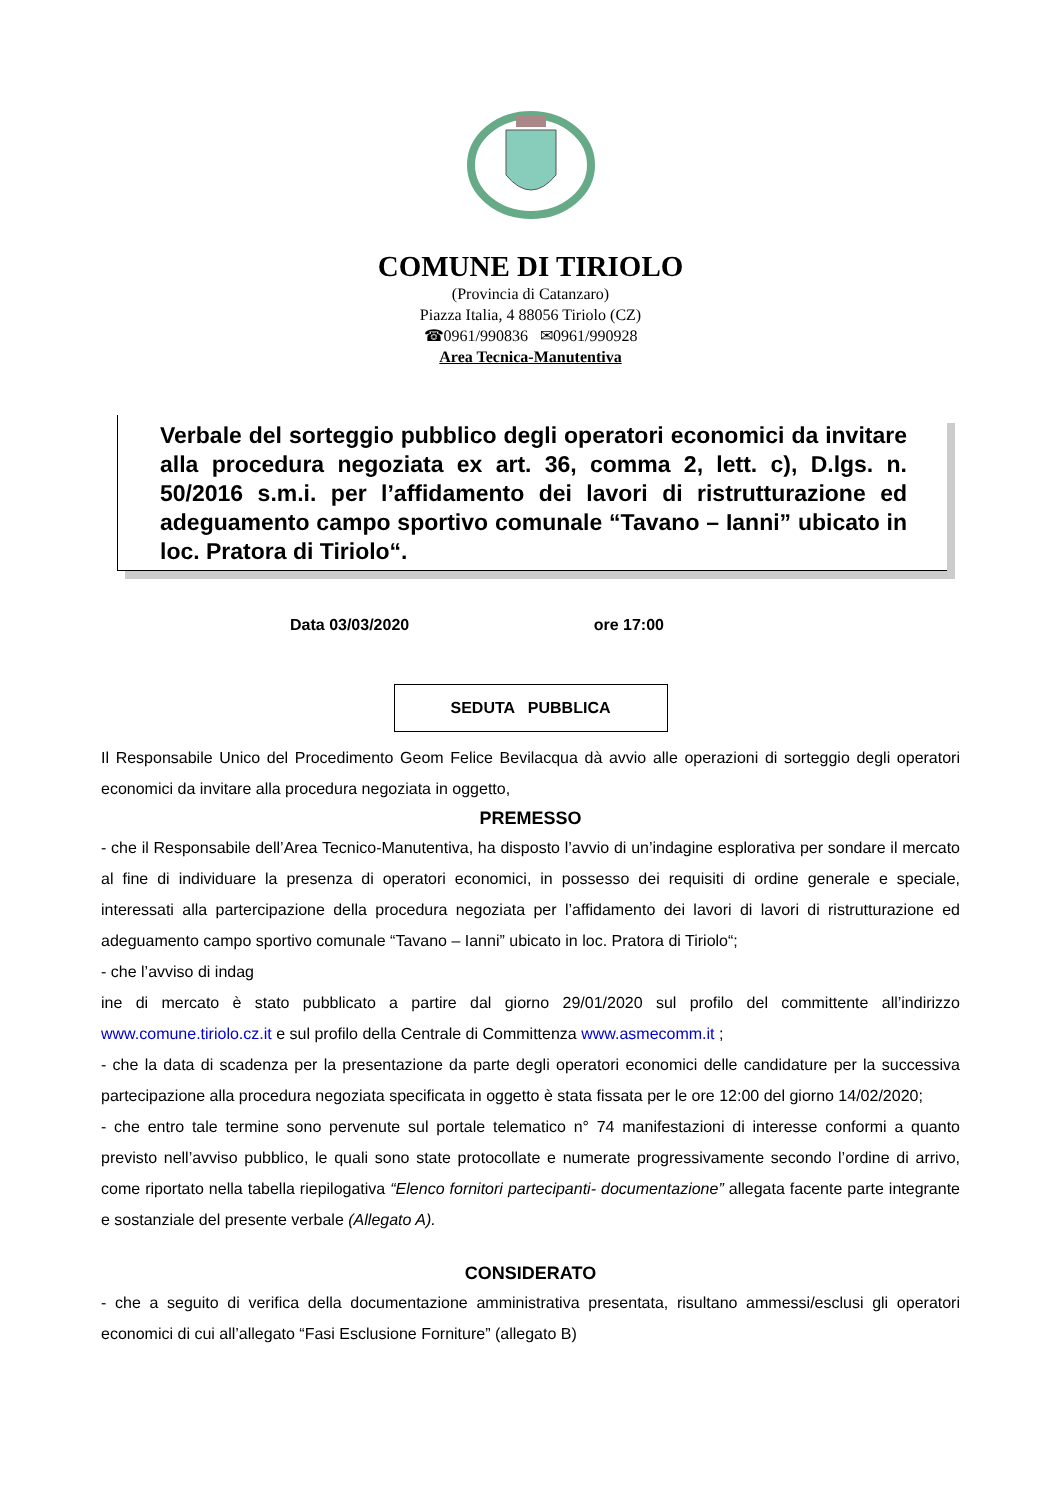COMUNE DI TIRIOLO
(Provincia di Catanzaro)
Piazza Italia, 4 88056 Tiriolo (CZ)
☎0961/990836 ✉0961/990928
Area Tecnica-Manutentiva
Verbale del sorteggio pubblico degli operatori economici da invitare alla procedura negoziata ex art. 36, comma 2, lett. c), D.lgs. n. 50/2016 s.m.i. per l’affidamento dei lavori di ristrutturazione ed adeguamento campo sportivo comunale “Tavano – Ianni” ubicato in loc. Pratora di Tiriolo“.
Data 03/03/2020 ore 17:00
SEDUTA PUBBLICA
Il Responsabile Unico del Procedimento Geom Felice Bevilacqua dà avvio alle operazioni di sorteggio degli operatori economici da invitare alla procedura negoziata in oggetto,
PREMESSO
- che il Responsabile dell’Area Tecnico-Manutentiva, ha disposto l’avvio di un’indagine esplorativa per sondare il mercato al fine di individuare la presenza di operatori economici, in possesso dei requisiti di ordine generale e speciale, interessati alla partercipazione della procedura negoziata per l’affidamento dei lavori di lavori di ristrutturazione ed adeguamento campo sportivo comunale “Tavano – Ianni” ubicato in loc. Pratora di Tiriolo“;
- che l’avviso di indag
ine di mercato è stato pubblicato a partire dal giorno 29/01/2020 sul profilo del committente all’indirizzo www.comune.tiriolo.cz.it e sul profilo della Centrale di Committenza www.asmecomm.it ;
- che la data di scadenza per la presentazione da parte degli operatori economici delle candidature per la successiva partecipazione alla procedura negoziata specificata in oggetto è stata fissata per le ore 12:00 del giorno 14/02/2020;
- che entro tale termine sono pervenute sul portale telematico n° 74 manifestazioni di interesse conformi a quanto previsto nell’avviso pubblico, le quali sono state protocollate e numerate progressivamente secondo l’ordine di arrivo, come riportato nella tabella riepilogativa “Elenco fornitori partecipanti- documentazione” allegata facente parte integrante e sostanziale del presente verbale (Allegato A).
CONSIDERATO
- che a seguito di verifica della documentazione amministrativa presentata, risultano ammessi/esclusi gli operatori economici di cui all’allegato “Fasi Esclusione Forniture” (allegato B)